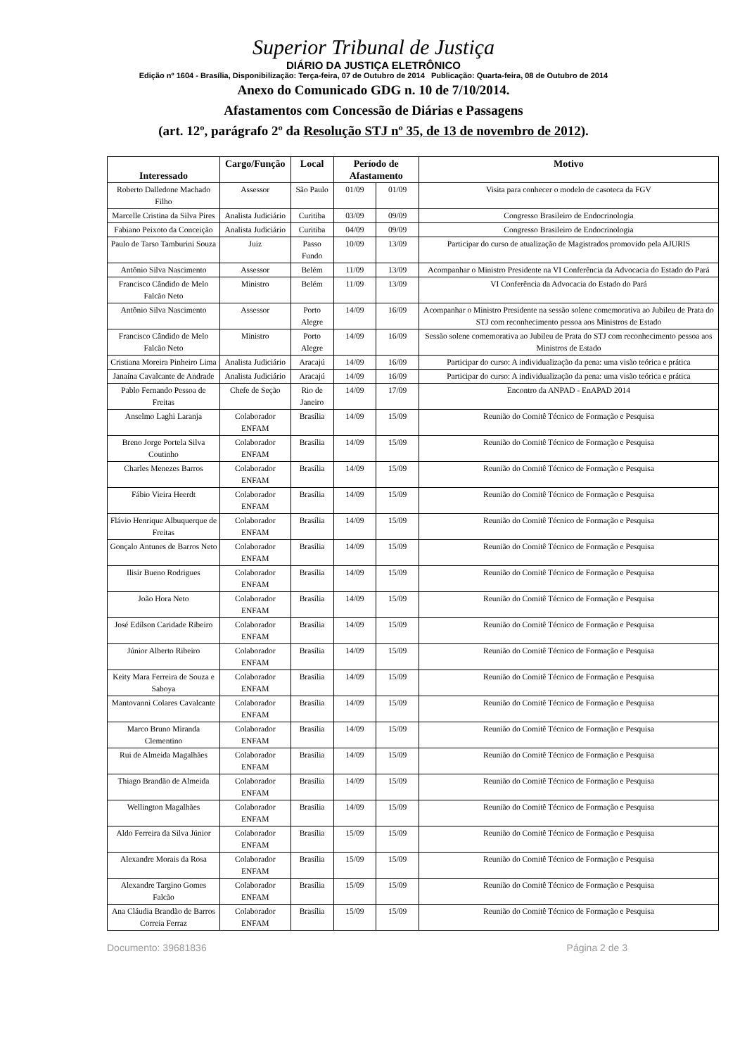Superior Tribunal de Justiça
DIÁRIO DA JUSTIÇA ELETRÔNICO
Edição nº 1604 - Brasília, Disponibilização: Terça-feira, 07 de Outubro de 2014 Publicação: Quarta-feira, 08 de Outubro de 2014
Anexo do Comunicado GDG n. 10 de 7/10/2014.
Afastamentos com Concessão de Diárias e Passagens
(art. 12º, parágrafo 2º da Resolução STJ nº 35, de 13 de novembro de 2012).
| Interessado | Cargo/Função | Local | Período de Afastamento | | Motivo |
| --- | --- | --- | --- | --- | --- |
| Roberto Dalledone Machado Filho | Assessor | São Paulo | 01/09 | 01/09 | Visita para conhecer o modelo de casoteca da FGV |
| Marcelle Cristina da Silva Pires | Analista Judiciário | Curitiba | 03/09 | 09/09 | Congresso Brasileiro de Endocrinologia |
| Fabiano Peixoto da Conceição | Analista Judiciário | Curitiba | 04/09 | 09/09 | Congresso Brasileiro de Endocrinologia |
| Paulo de Tarso Tamburini Souza | Juiz | Passo Fundo | 10/09 | 13/09 | Participar do curso de atualização de Magistrados promovido pela AJURIS |
| Antônio Silva Nascimento | Assessor | Belém | 11/09 | 13/09 | Acompanhar o Ministro Presidente na VI Conferência da Advocacia do Estado do Pará |
| Francisco Cândido de Melo Falcão Neto | Ministro | Belém | 11/09 | 13/09 | VI Conferência da Advocacia do Estado do Pará |
| Antônio Silva Nascimento | Assessor | Porto Alegre | 14/09 | 16/09 | Acompanhar o Ministro Presidente na sessão solene comemorativa ao Jubileu de Prata do STJ com reconhecimento pessoa aos Ministros de Estado |
| Francisco Cândido de Melo Falcão Neto | Ministro | Porto Alegre | 14/09 | 16/09 | Sessão solene comemorativa ao Jubileu de Prata do STJ com reconhecimento pessoa aos Ministros de Estado |
| Cristiana Moreira Pinheiro Lima | Analista Judiciário | Aracajú | 14/09 | 16/09 | Participar do curso: A individualização da pena: uma visão teórica e prática |
| Janaína Cavalcante de Andrade | Analista Judiciário | Aracajú | 14/09 | 16/09 | Participar do curso: A individualização da pena: uma visão teórica e prática |
| Pablo Fernando Pessoa de Freitas | Chefe de Seção | Rio de Janeiro | 14/09 | 17/09 | Encontro da ANPAD - EnAPAD 2014 |
| Anselmo Laghi Laranja | Colaborador ENFAM | Brasília | 14/09 | 15/09 | Reunião do Comitê Técnico de Formação e Pesquisa |
| Breno Jorge Portela Silva Coutinho | Colaborador ENFAM | Brasília | 14/09 | 15/09 | Reunião do Comitê Técnico de Formação e Pesquisa |
| Charles Menezes Barros | Colaborador ENFAM | Brasília | 14/09 | 15/09 | Reunião do Comitê Técnico de Formação e Pesquisa |
| Fábio Vieira Heerdt | Colaborador ENFAM | Brasília | 14/09 | 15/09 | Reunião do Comitê Técnico de Formação e Pesquisa |
| Flávio Henrique Albuquerque de Freitas | Colaborador ENFAM | Brasília | 14/09 | 15/09 | Reunião do Comitê Técnico de Formação e Pesquisa |
| Gonçalo Antunes de Barros Neto | Colaborador ENFAM | Brasília | 14/09 | 15/09 | Reunião do Comitê Técnico de Formação e Pesquisa |
| Ilisir Bueno Rodrigues | Colaborador ENFAM | Brasília | 14/09 | 15/09 | Reunião do Comitê Técnico de Formação e Pesquisa |
| João Hora Neto | Colaborador ENFAM | Brasília | 14/09 | 15/09 | Reunião do Comitê Técnico de Formação e Pesquisa |
| José Edílson Caridade Ribeiro | Colaborador ENFAM | Brasília | 14/09 | 15/09 | Reunião do Comitê Técnico de Formação e Pesquisa |
| Júnior Alberto Ribeiro | Colaborador ENFAM | Brasília | 14/09 | 15/09 | Reunião do Comitê Técnico de Formação e Pesquisa |
| Keity Mara Ferreira de Souza e Saboya | Colaborador ENFAM | Brasília | 14/09 | 15/09 | Reunião do Comitê Técnico de Formação e Pesquisa |
| Mantovanni Colares Cavalcante | Colaborador ENFAM | Brasília | 14/09 | 15/09 | Reunião do Comitê Técnico de Formação e Pesquisa |
| Marco Bruno Miranda Clementino | Colaborador ENFAM | Brasília | 14/09 | 15/09 | Reunião do Comitê Técnico de Formação e Pesquisa |
| Rui de Almeida Magalhães | Colaborador ENFAM | Brasília | 14/09 | 15/09 | Reunião do Comitê Técnico de Formação e Pesquisa |
| Thiago Brandão de Almeida | Colaborador ENFAM | Brasília | 14/09 | 15/09 | Reunião do Comitê Técnico de Formação e Pesquisa |
| Wellington Magalhães | Colaborador ENFAM | Brasília | 14/09 | 15/09 | Reunião do Comitê Técnico de Formação e Pesquisa |
| Aldo Ferreira da Silva Júnior | Colaborador ENFAM | Brasília | 15/09 | 15/09 | Reunião do Comitê Técnico de Formação e Pesquisa |
| Alexandre Morais da Rosa | Colaborador ENFAM | Brasília | 15/09 | 15/09 | Reunião do Comitê Técnico de Formação e Pesquisa |
| Alexandre Targino Gomes Falcão | Colaborador ENFAM | Brasília | 15/09 | 15/09 | Reunião do Comitê Técnico de Formação e Pesquisa |
| Ana Cláudia Brandão de Barros Correia Ferraz | Colaborador ENFAM | Brasília | 15/09 | 15/09 | Reunião do Comitê Técnico de Formação e Pesquisa |
Documento: 39681836 Página 2 de 3